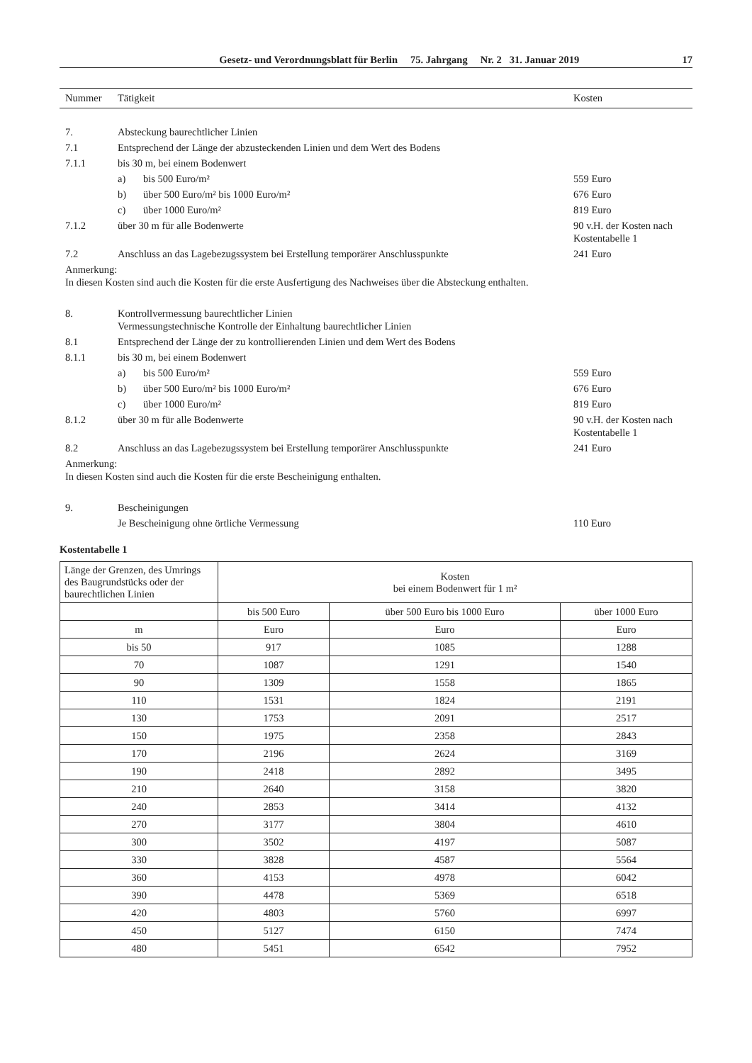Gesetz- und Verordnungsblatt für Berlin 75. Jahrgang Nr. 2 31. Januar 2019 17
| Nummer | Tätigkeit | | Kosten |
| --- | --- | --- | --- |
| 7. | Absteckung baurechtlicher Linien | | |
| 7.1 | Entsprechend der Länge der abzusteckenden Linien und dem Wert des Bodens | | |
| 7.1.1 | bis 30 m, bei einem Bodenwert | | |
| | a) | bis 500 Euro/m² | 559 Euro |
| | b) | über 500 Euro/m² bis 1000 Euro/m² | 676 Euro |
| | c) | über 1000 Euro/m² | 819 Euro |
| 7.1.2 | über 30 m für alle Bodenwerte | | 90 v.H. der Kosten nach Kostentabelle 1 |
| 7.2 | Anschluss an das Lagebezugssystem bei Erstellung temporärer Anschlusspunkte | | 241 Euro |
| Anmerkung: In diesen Kosten sind auch die Kosten für die erste Ausfertigung des Nachweises über die Absteckung enthalten. | | | |
| 8. | Kontrollvermessung baurechtlicher Linien Vermessungstechnische Kontrolle der Einhaltung baurechtlicher Linien | | |
| 8.1 | Entsprechend der Länge der zu kontrollierenden Linien und dem Wert des Bodens | | |
| 8.1.1 | bis 30 m, bei einem Bodenwert | | |
| | a) | bis 500 Euro/m² | 559 Euro |
| | b) | über 500 Euro/m² bis 1000 Euro/m² | 676 Euro |
| | c) | über 1000 Euro/m² | 819 Euro |
| 8.1.2 | über 30 m für alle Bodenwerte | | 90 v.H. der Kosten nach Kostentabelle 1 |
| 8.2 | Anschluss an das Lagebezugssystem bei Erstellung temporärer Anschlusspunkte | | 241 Euro |
| Anmerkung: In diesen Kosten sind auch die Kosten für die erste Bescheinigung enthalten. | | | |
| 9. | Bescheinigungen | | |
| | Je Bescheinigung ohne örtliche Vermessung | | 110 Euro |
Kostentabelle 1
| Länge der Grenzen, des Umrings des Baugrundstücks oder der baurechtlichen Linien | Kosten bei einem Bodenwert für 1 m² | | |
| --- | --- | --- | --- |
| | bis 500 Euro | über 500 Euro bis 1000 Euro | über 1000 Euro |
| m | Euro | Euro | Euro |
| bis 50 | 917 | 1085 | 1288 |
| 70 | 1087 | 1291 | 1540 |
| 90 | 1309 | 1558 | 1865 |
| 110 | 1531 | 1824 | 2191 |
| 130 | 1753 | 2091 | 2517 |
| 150 | 1975 | 2358 | 2843 |
| 170 | 2196 | 2624 | 3169 |
| 190 | 2418 | 2892 | 3495 |
| 210 | 2640 | 3158 | 3820 |
| 240 | 2853 | 3414 | 4132 |
| 270 | 3177 | 3804 | 4610 |
| 300 | 3502 | 4197 | 5087 |
| 330 | 3828 | 4587 | 5564 |
| 360 | 4153 | 4978 | 6042 |
| 390 | 4478 | 5369 | 6518 |
| 420 | 4803 | 5760 | 6997 |
| 450 | 5127 | 6150 | 7474 |
| 480 | 5451 | 6542 | 7952 |